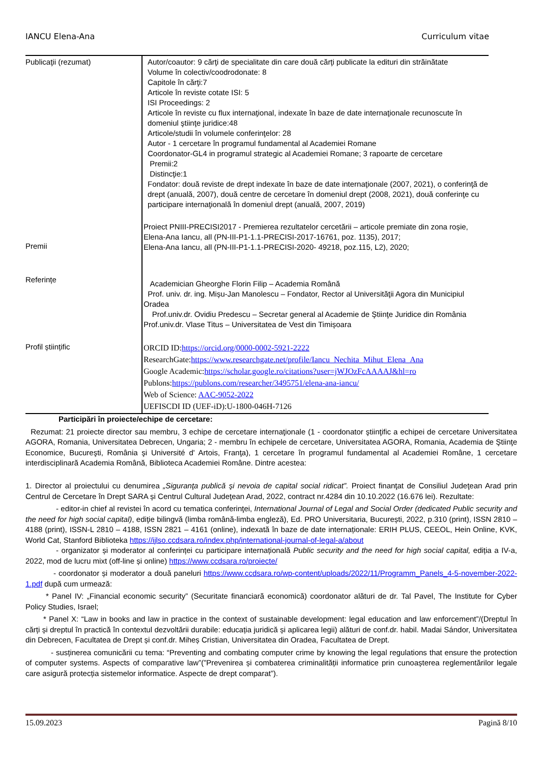IANCU Elena-Ana Curriculum vitae
| Publicaţii (rezumat) | Autor/coautor: 9 cărţi de specialitate din care două cărţi publicate la edituri din străinătate Volume în colectiv/coodrodonate: 8 Capitole în cărţi:7 Articole în reviste cotate ISI: 5 ISI Proceedings: 2 Articole în reviste cu flux internaţional, indexate în baze de date internaţionale recunoscute în domeniul ştiinţe juridice:48 Articole/studii în volumele conferinţelor: 28 Autor - 1 cercetare în programul fundamental al Academiei Romane Coordonator-GL4 in programul strategic al Academiei Romane; 3 rapoarte de cercetare Premii:2 Distincţie:1 Fondator: două reviste de drept indexate în baze de date internaţionale (2007, 2021), o conferinţă de drept (anuală, 2007), două centre de cercetare în domeniul drept (2008, 2021), două conferinţe cu participare internaţională în domeniul drept (anuală, 2007, 2019) |
| Premii | Proiect PNIII-PRECISI2017 - Premierea rezultatelor cercetării – articole premiate din zona roșie, Elena-Ana Iancu, all (PN-III-P1-1.1-PRECISI-2017-16761, poz. 1135), 2017; Elena-Ana Iancu, all (PN-III-P1-1.1-PRECISI-2020- 49218, poz.115, L2), 2020; |
| Referințe | Academician Gheorghe Florin Filip – Academia Română Prof. univ. dr. ing. Mișu-Jan Manolescu – Fondator, Rector al Universităţii Agora din Municipiul Oradea Prof.univ.dr. Ovidiu Predescu – Secretar general al Academie de Ştiinţe Juridice din România Prof.univ.dr. Vlase Titus – Universitatea de Vest din Timișoara |
| Profil științific | ORCID ID: https://orcid.org/0000-0002-5921-2222 ResearchGate: https://www.researchgate.net/profile/Iancu_Nechita_Mihut_Elena_Ana Google Academic: https://scholar.google.ro/citations?user=jWJOzFcAAAAJ&hl=ro Publons: https://publons.com/researcher/3495751/elena-ana-iancu/ Web of Science: AAC-9052-2022 UEFISCDI ID (UEF-iD):U-1800-046H-7126 |
Participări în proiecte/echipe de cercetare:
Rezumat: 21 proiecte director sau membru, 3 echipe de cercetare internaţionale (1 - coordonator ştiinţific a echipei de cercetare Universitatea AGORA, Romania, Universitatea Debrecen, Ungaria; 2 - membru în echipele de cercetare, Universitatea AGORA, Romania, Academia de Ştiinţe Economice, Bucureşti, România şi Université d' Artois, Franţa), 1 cercetare în programul fundamental al Academiei Române, 1 cercetare interdisciplinară Academia Română, Biblioteca Academiei Române. Dintre acestea:
1. Director al proiectului cu denumirea „Siguranţa publică şi nevoia de capital social ridicat”. Proiect finanţat de Consiliul Judeţean Arad prin Centrul de Cercetare în Drept SARA și Centrul Cultural Judeţean Arad, 2022, contract nr.4284 din 10.10.2022 (16.676 lei). Rezultate:
- editor-in chief al revistei în acord cu tematica conferinţei, International Journal of Legal and Social Order (dedicated Public security and the need for high social capital), ediţie bilingvă (limba română-limba engleză), Ed. PRO Universitaria, București, 2022, p.310 (print), ISSN 2810 – 4188 (print), ISSN-L 2810 – 4188, ISSN 2821 – 4161 (online), indexată în baze de date internaționale: ERIH PLUS, CEEOL, Hein Online, KVK, World Cat, Stanford Biblioteka https://ijlso.ccdsara.ro/index.php/international-journal-of-legal-a/about
- organizator și moderator al conferinței cu participare internațională Public security and the need for high social capital, ediția a IV-a, 2022, mod de lucru mixt (off-line și online) https://www.ccdsara.ro/proiecte/
- coordonator și moderator a două paneluri https://www.ccdsara.ro/wp-content/uploads/2022/11/Programm_Panels_4-5-november-2022-1.pdf după cum urmează:
* Panel IV: „Financial economic security” (Securitate financiară economică) coordonator alături de dr. Tal Pavel, The Institute for Cyber Policy Studies, Israel;
* Panel X: “Law in books and law in practice in the context of sustainable development: legal education and law enforcement”/(Dreptul în cărți și dreptul în practică în contextul dezvoltării durabile: educația juridică și aplicarea legii) alături de conf.dr. habil. Madai Sándor, Universitatea din Debrecen, Facultatea de Drept și conf.dr. Miheș Cristian, Universitatea din Oradea, Facultatea de Drept.
- susținerea comunicării cu tema: “Preventing and combating computer crime by knowing the legal regulations that ensure the protection of computer systems. Aspects of comparative law”(”Prevenirea și combaterea criminalității informatice prin cunoașterea reglementărilor legale care asigură protecția sistemelor informatice. Aspecte de drept comparat”).
15.09.2023 Pagină 8/10